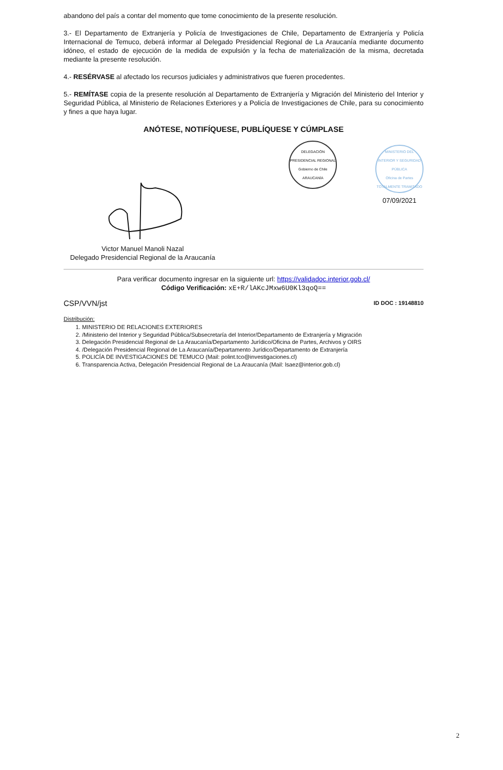abandono del país a contar del momento que tome conocimiento de la presente resolución.
3.- El Departamento de Extranjería y Policía de Investigaciones de Chile, Departamento de Extranjería y Policía Internacional de Temuco, deberá informar al Delegado Presidencial Regional de La Araucanía mediante documento idóneo, el estado de ejecución de la medida de expulsión y la fecha de materialización de la misma, decretada mediante la presente resolución.
4.- RESÉRVASE al afectado los recursos judiciales y administrativos que fueren procedentes.
5.- REMÍTASE copia de la presente resolución al Departamento de Extranjería y Migración del Ministerio del Interior y Seguridad Pública, al Ministerio de Relaciones Exteriores y a Policía de Investigaciones de Chile, para su conocimiento y fines a que haya lugar.
ANÓTESE, NOTIFÍQUESE, PUBLÍQUESE Y CÚMPLASE
Victor Manuel Manoli Nazal
Delegado Presidencial Regional de la Araucanía
DELEGACIÓN PRESIDENCIAL REGIONAL
Gobierno de Chile
ARAUCANÍA
MINISTERIO DEL INTERIOR Y SEGURIDAD PÚBLICA
Oficina de Partes
TOTALMENTE TRAMITADO
07/09/2021
Para verificar documento ingresar en la siguiente url: https://validadoc.interior.gob.cl/
Código Verificación: xE+R/lAKcJMxw6U0Kl3qoQ==
CSP/VVN/jst ID DOC : 19148810
Distribución:
1. MINISTERIO DE RELACIONES EXTERIORES
2. /Ministerio del Interior y Seguridad Pública/Subsecretaría del Interior/Departamento de Extranjería y Migración
3. Delegación Presidencial Regional de La Araucanía/Departamento Jurídico/Oficina de Partes, Archivos y OIRS
4. /Delegación Presidencial Regional de La Araucanía/Departamento Jurídico/Departamento de Extranjería
5. POLICÍA DE INVESTIGACIONES DE TEMUCO (Mail: polint.tco@investigaciones.cl)
6. Transparencia Activa, Delegación Presidencial Regional de La Araucanía (Mail: lsaez@interior.gob.cl)
2